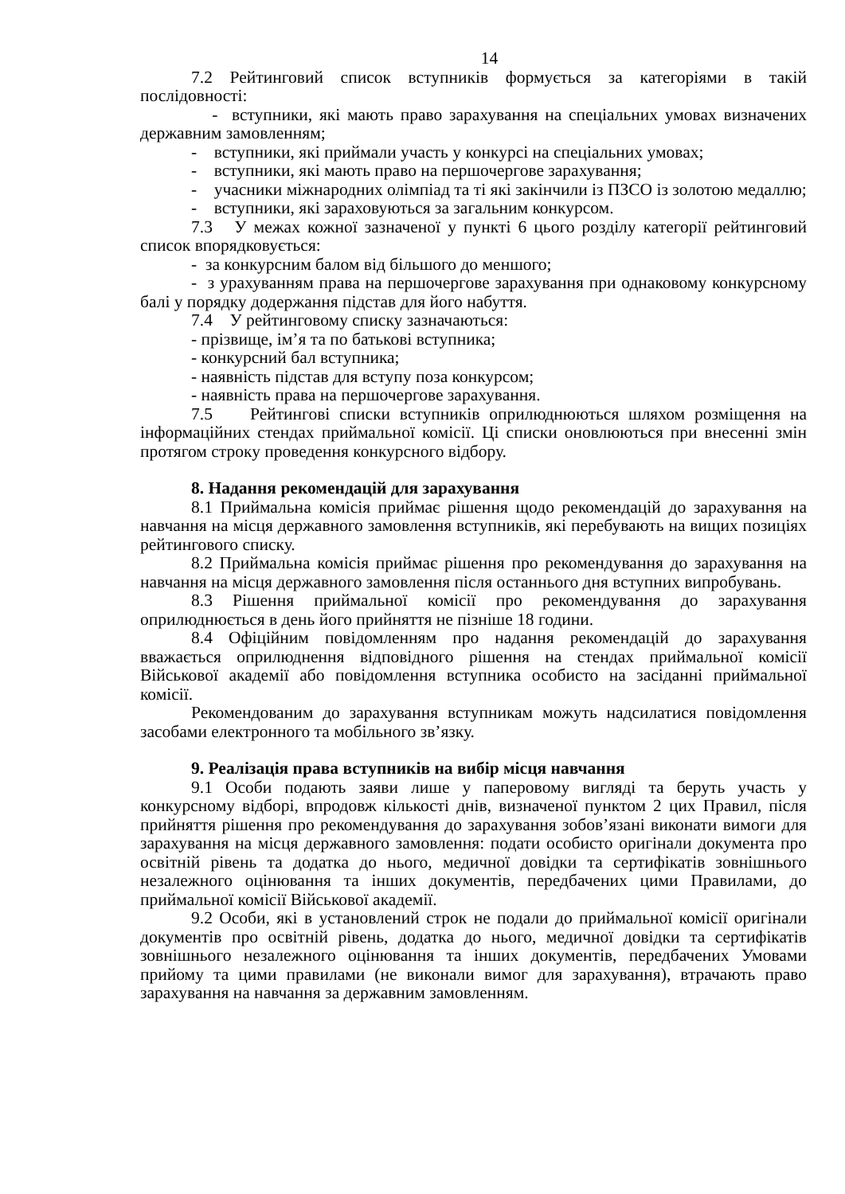14
7.2 Рейтинговий список вступників формується за категоріями в такій послідовності:
- вступники, які мають право зарахування на спеціальних умовах визначених державним замовленням;
- вступники, які приймали участь у конкурсі на спеціальних умовах;
- вступники, які мають право на першочергове зарахування;
- учасники міжнародних олімпіад та ті які закінчили із ПЗСО із золотою медаллю;
- вступники, які зараховуються за загальним конкурсом.
7.3 У межах кожної зазначеної у пункті 6 цього розділу категорії рейтинговий список впорядковується:
- за конкурсним балом від більшого до меншого;
- з урахуванням права на першочергове зарахування при однаковому конкурсному балі у порядку додержання підстав для його набуття.
7.4 У рейтинговому списку зазначаються:
- прізвище, ім’я та по батькові вступника;
- конкурсний бал вступника;
- наявність підстав для вступу поза конкурсом;
- наявність права на першочергове зарахування.
7.5 Рейтингові списки вступників оприлюднюються шляхом розміщення на інформаційних стендах приймальної комісії. Ці списки оновлюються при внесенні змін протягом строку проведення конкурсного відбору.
8. Надання рекомендацій для зарахування
8.1 Приймальна комісія приймає рішення щодо рекомендацій до зарахування на навчання на місця державного замовлення вступників, які перебувають на вищих позиціях рейтингового списку.
8.2 Приймальна комісія приймає рішення про рекомендування до зарахування на навчання на місця державного замовлення після останнього дня вступних випробувань.
8.3 Рішення приймальної комісії про рекомендування до зарахування оприлюднюється в день його прийняття не пізніше 18 години.
8.4 Офіційним повідомленням про надання рекомендацій до зарахування вважається оприлюднення відповідного рішення на стендах приймальної комісії Військової академії або повідомлення вступника особисто на засіданні приймальної комісії.
Рекомендованим до зарахування вступникам можуть надсилатися повідомлення засобами електронного та мобільного зв’язку.
9. Реалізація права вступників на вибір місця навчання
9.1 Особи подають заяви лише у паперовому вигляді та беруть участь у конкурсному відборі, впродовж кількості днів, визначеної пунктом 2 цих Правил, після прийняття рішення про рекомендування до зарахування зобов’язані виконати вимоги для зарахування на місця державного замовлення: подати особисто оригінали документа про освітній рівень та додатка до нього, медичної довідки та сертифікатів зовнішнього незалежного оцінювання та інших документів, передбачених цими Правилами, до приймальної комісії Військової академії.
9.2 Особи, які в установлений строк не подали до приймальної комісії оригінали документів про освітній рівень, додатка до нього, медичної довідки та сертифікатів зовнішнього незалежного оцінювання та інших документів, передбачених Умовами прийому та цими правилами (не виконали вимог для зарахування), втрачають право зарахування на навчання за державним замовленням.